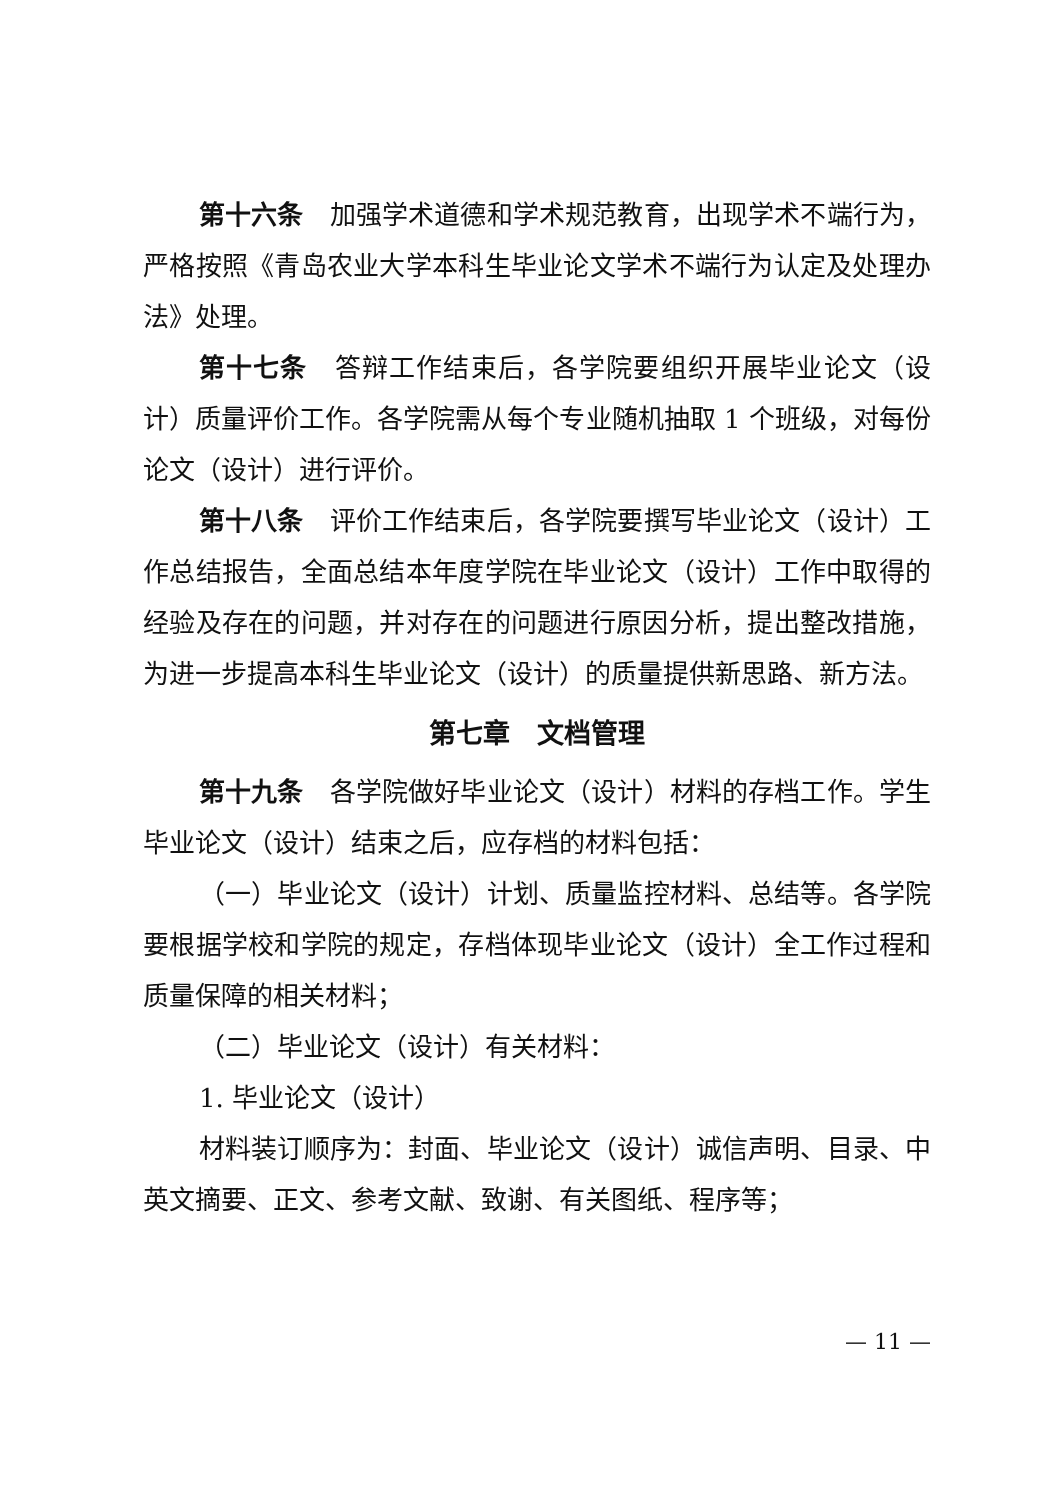第十六条　加强学术道德和学术规范教育，出现学术不端行为，严格按照《青岛农业大学本科生毕业论文学术不端行为认定及处理办法》处理。
第十七条　答辩工作结束后，各学院要组织开展毕业论文（设计）质量评价工作。各学院需从每个专业随机抽取 1 个班级，对每份论文（设计）进行评价。
第十八条　评价工作结束后，各学院要撰写毕业论文（设计）工作总结报告，全面总结本年度学院在毕业论文（设计）工作中取得的经验及存在的问题，并对存在的问题进行原因分析，提出整改措施，为进一步提高本科生毕业论文（设计）的质量提供新思路、新方法。
第七章　文档管理
第十九条　各学院做好毕业论文（设计）材料的存档工作。学生毕业论文（设计）结束之后，应存档的材料包括：
（一）毕业论文（设计）计划、质量监控材料、总结等。各学院要根据学校和学院的规定，存档体现毕业论文（设计）全工作过程和质量保障的相关材料；
（二）毕业论文（设计）有关材料：
1. 毕业论文（设计）
材料装订顺序为：封面、毕业论文（设计）诚信声明、目录、中英文摘要、正文、参考文献、致谢、有关图纸、程序等；
— 11 —